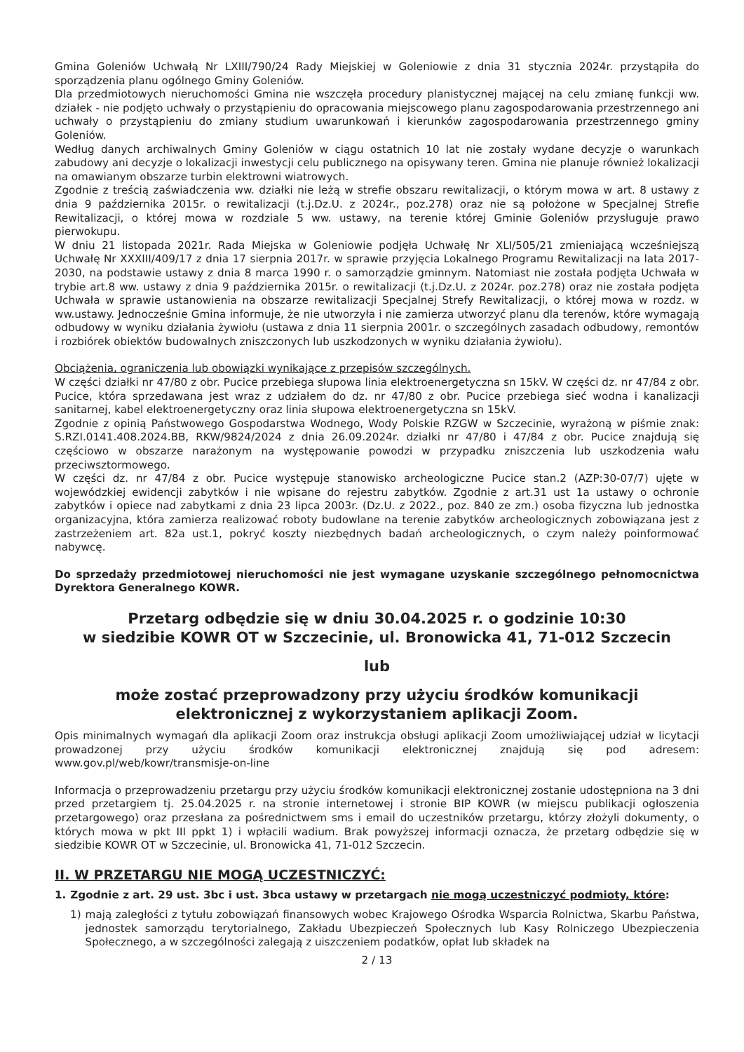Gmina Goleniów Uchwałą Nr LXIII/790/24 Rady Miejskiej w Goleniowie z dnia 31 stycznia 2024r. przystąpiła do sporządzenia planu ogólnego Gminy Goleniów.
Dla przedmiotowych nieruchomości Gmina nie wszczęła procedury planistycznej mającej na celu zmianę funkcji ww. działek - nie podjęto uchwały o przystąpieniu do opracowania miejscowego planu zagospodarowania przestrzennego ani uchwały o przystąpieniu do zmiany studium uwarunkowań i kierunków zagospodarowania przestrzennego gminy Goleniów.
Według danych archiwalnych Gminy Goleniów w ciągu ostatnich 10 lat nie zostały wydane decyzje o warunkach zabudowy ani decyzje o lokalizacji inwestycji celu publicznego na opisywany teren. Gmina nie planuje również lokalizacji na omawianym obszarze turbin elektrowni wiatrowych.
Zgodnie z treścią zaświadczenia ww. działki nie leżą w strefie obszaru rewitalizacji, o którym mowa w art. 8 ustawy z dnia 9 października 2015r. o rewitalizacji (t.j.Dz.U. z 2024r., poz.278) oraz nie są położone w Specjalnej Strefie Rewitalizacji, o której mowa w rozdziale 5 ww. ustawy, na terenie której Gminie Goleniów przysługuje prawo pierwokupu.
W dniu 21 listopada 2021r. Rada Miejska w Goleniowie podjęła Uchwałę Nr XLI/505/21 zmieniającą wcześniejszą Uchwałę Nr XXXIII/409/17 z dnia 17 sierpnia 2017r. w sprawie przyjęcia Lokalnego Programu Rewitalizacji na lata 2017-2030, na podstawie ustawy z dnia 8 marca 1990 r. o samorządzie gminnym. Natomiast nie została podjęta Uchwała w trybie art.8 ww. ustawy z dnia 9 października 2015r. o rewitalizacji (t.j.Dz.U. z 2024r. poz.278) oraz nie została podjęta Uchwała w sprawie ustanowienia na obszarze rewitalizacji Specjalnej Strefy Rewitalizacji, o której mowa w rozdz. w ww.ustawy. Jednocześnie Gmina informuje, że nie utworzyła i nie zamierza utworzyć planu dla terenów, które wymagają odbudowy w wyniku działania żywiołu (ustawa z dnia 11 sierpnia 2001r. o szczególnych zasadach odbudowy, remontów i rozbiórek obiektów budowalnych zniszczonych lub uszkodzonych w wyniku działania żywiołu).
Obciążenia, ograniczenia lub obowiązki wynikające z przepisów szczególnych.
W części działki nr 47/80 z obr. Pucice przebiega słupowa linia elektroenergetyczna sn 15kV. W części dz. nr 47/84 z obr. Pucice, która sprzedawana jest wraz z udziałem do dz. nr 47/80 z obr. Pucice przebiega sieć wodna i kanalizacji sanitarnej, kabel elektroenergetyczny oraz linia słupowa elektroenergetyczna sn 15kV.
Zgodnie z opinią Państwowego Gospodarstwa Wodnego, Wody Polskie RZGW w Szczecinie, wyrażoną w piśmie znak: S.RZI.0141.408.2024.BB, RKW/9824/2024 z dnia 26.09.2024r. działki nr 47/80 i 47/84 z obr. Pucice znajdują się częściowo w obszarze narażonym na występowanie powodzi w przypadku zniszczenia lub uszkodzenia wału przeciwsztormowego.
W części dz. nr 47/84 z obr. Pucice występuje stanowisko archeologiczne Pucice stan.2 (AZP:30-07/7) ujęte w wojewódzkiej ewidencji zabytków i nie wpisane do rejestru zabytków. Zgodnie z art.31 ust 1a ustawy o ochronie zabytków i opiece nad zabytkami z dnia 23 lipca 2003r. (Dz.U. z 2022., poz. 840 ze zm.) osoba fizyczna lub jednostka organizacyjna, która zamierza realizować roboty budowlane na terenie zabytków archeologicznych zobowiązana jest z zastrzeżeniem art. 82a ust.1, pokryć koszty niezbędnych badań archeologicznych, o czym należy poinformować nabywcę.
Do sprzedaży przedmiotowej nieruchomości nie jest wymagane uzyskanie szczególnego pełnomocnictwa Dyrektora Generalnego KOWR.
Przetarg odbędzie się w dniu 30.04.2025 r. o godzinie 10:30
w siedzibie KOWR OT w Szczecinie, ul. Bronowicka 41, 71-012 Szczecin
lub
może zostać przeprowadzony przy użyciu środków komunikacji
elektronicznej z wykorzystaniem aplikacji Zoom.
Opis minimalnych wymagań dla aplikacji Zoom oraz instrukcja obsługi aplikacji Zoom umożliwiającej udział w licytacji prowadzonej przy użyciu środków komunikacji elektronicznej znajdują się pod adresem: www.gov.pl/web/kowr/transmisje-on-line
Informacja o przeprowadzeniu przetargu przy użyciu środków komunikacji elektronicznej zostanie udostępniona na 3 dni przed przetargiem tj. 25.04.2025 r. na stronie internetowej i stronie BIP KOWR (w miejscu publikacji ogłoszenia przetargowego) oraz przesłana za pośrednictwem sms i email do uczestników przetargu, którzy złożyli dokumenty, o których mowa w pkt III ppkt 1) i wpłacili wadium. Brak powyższej informacji oznacza, że przetarg odbędzie się w siedzibie KOWR OT w Szczecinie, ul. Bronowicka 41, 71-012 Szczecin.
II. W PRZETARGU NIE MOGĄ UCZESTNICZYĆ:
1. Zgodnie z art. 29 ust. 3bc i ust. 3bca ustawy w przetargach nie mogą uczestniczyć podmioty, które:
1) mają zaległości z tytułu zobowiązań finansowych wobec Krajowego Ośrodka Wsparcia Rolnictwa, Skarbu Państwa, jednostek samorządu terytorialnego, Zakładu Ubezpieczeń Społecznych lub Kasy Rolniczego Ubezpieczenia Społecznego, a w szczególności zalegają z uiszczeniem podatków, opłat lub składek na
2 / 13